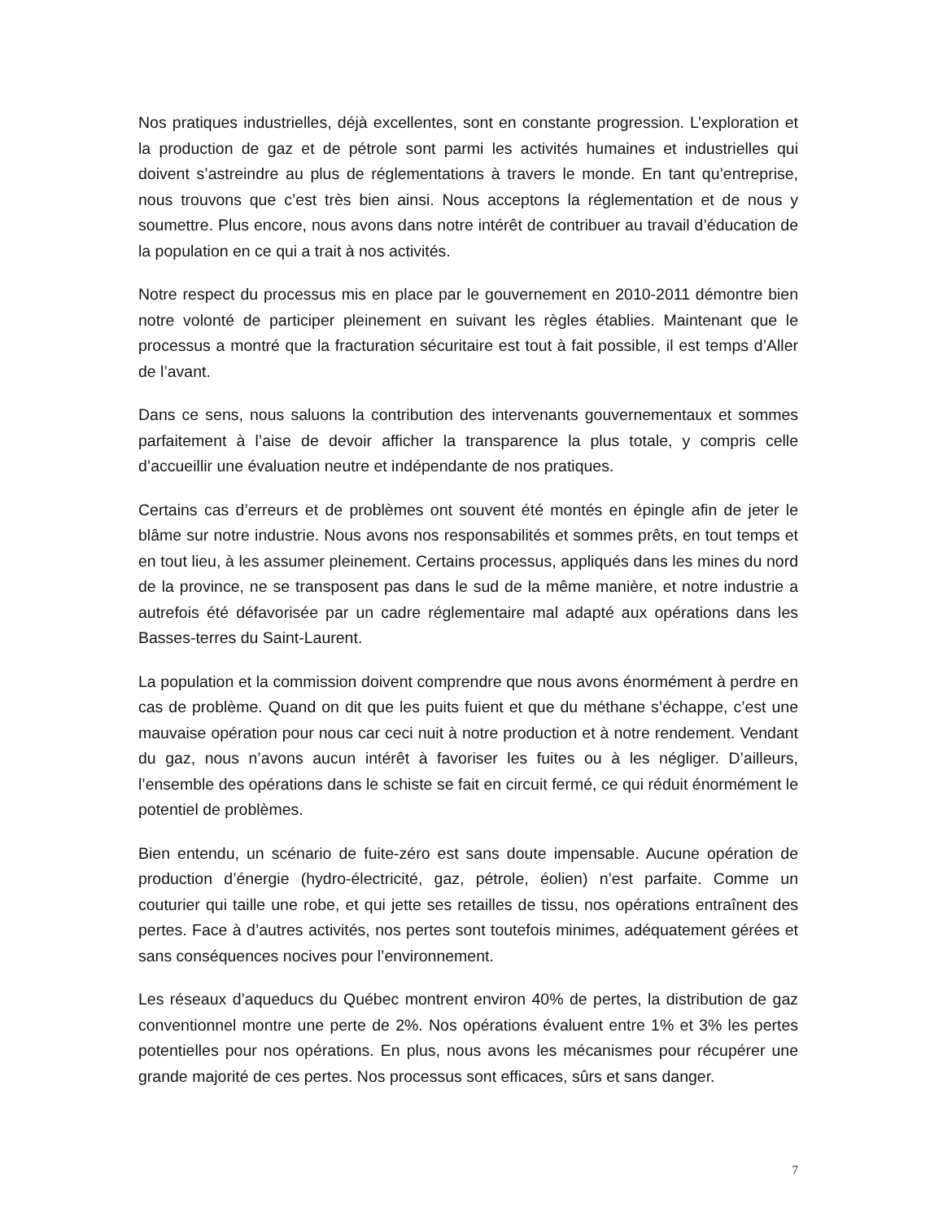Nos pratiques industrielles, déjà excellentes, sont en constante progression. L’exploration et la production de gaz et de pétrole sont parmi les activités humaines et industrielles qui doivent s’astreindre au plus de réglementations à travers le monde. En tant qu’entreprise, nous trouvons que c’est très bien ainsi. Nous acceptons la réglementation et de nous y soumettre. Plus encore, nous avons dans notre intérêt de contribuer au travail d’éducation de la population en ce qui a trait à nos activités.
Notre respect du processus mis en place par le gouvernement en 2010-2011 démontre bien notre volonté de participer pleinement en suivant les règles établies. Maintenant que le processus a montré que la fracturation sécuritaire est tout à fait possible, il est temps d’Aller de l’avant.
Dans ce sens, nous saluons la contribution des intervenants gouvernementaux et sommes parfaitement à l’aise de devoir afficher la transparence la plus totale, y compris celle d’accueillir une évaluation neutre et indépendante de nos pratiques.
Certains cas d’erreurs et de problèmes ont souvent été montés en épingle afin de jeter le blâme sur notre industrie. Nous avons nos responsabilités et sommes prêts, en tout temps et en tout lieu, à les assumer pleinement. Certains processus, appliqués dans les mines du nord de la province, ne se transposent pas dans le sud de la même manière, et notre industrie a autrefois été défavorisée par un cadre réglementaire mal adapté aux opérations dans les Basses-terres du Saint-Laurent.
La population et la commission doivent comprendre que nous avons énormément à perdre en cas de problème. Quand on dit que les puits fuient et que du méthane s’échappe, c’est une mauvaise opération pour nous car ceci nuit à notre production et à notre rendement. Vendant du gaz, nous n’avons aucun intérêt à favoriser les fuites ou à les négliger. D’ailleurs, l’ensemble des opérations dans le schiste se fait en circuit fermé, ce qui réduit énormément le potentiel de problèmes.
Bien entendu, un scénario de fuite-zéro est sans doute impensable. Aucune opération de production d’énergie (hydro-électricité, gaz, pétrole, éolien) n’est parfaite. Comme un couturier qui taille une robe, et qui jette ses retailles de tissu, nos opérations entraînent des pertes. Face à d’autres activités, nos pertes sont toutefois minimes, adéquatement gérées et sans conséquences nocives pour l’environnement.
Les réseaux d’aqueducs du Québec montrent environ 40% de pertes, la distribution de gaz conventionnel montre une perte de 2%. Nos opérations évaluent entre 1% et 3% les pertes potentielles pour nos opérations. En plus, nous avons les mécanismes pour récupérer une grande majorité de ces pertes. Nos processus sont efficaces, sûrs et sans danger.
7